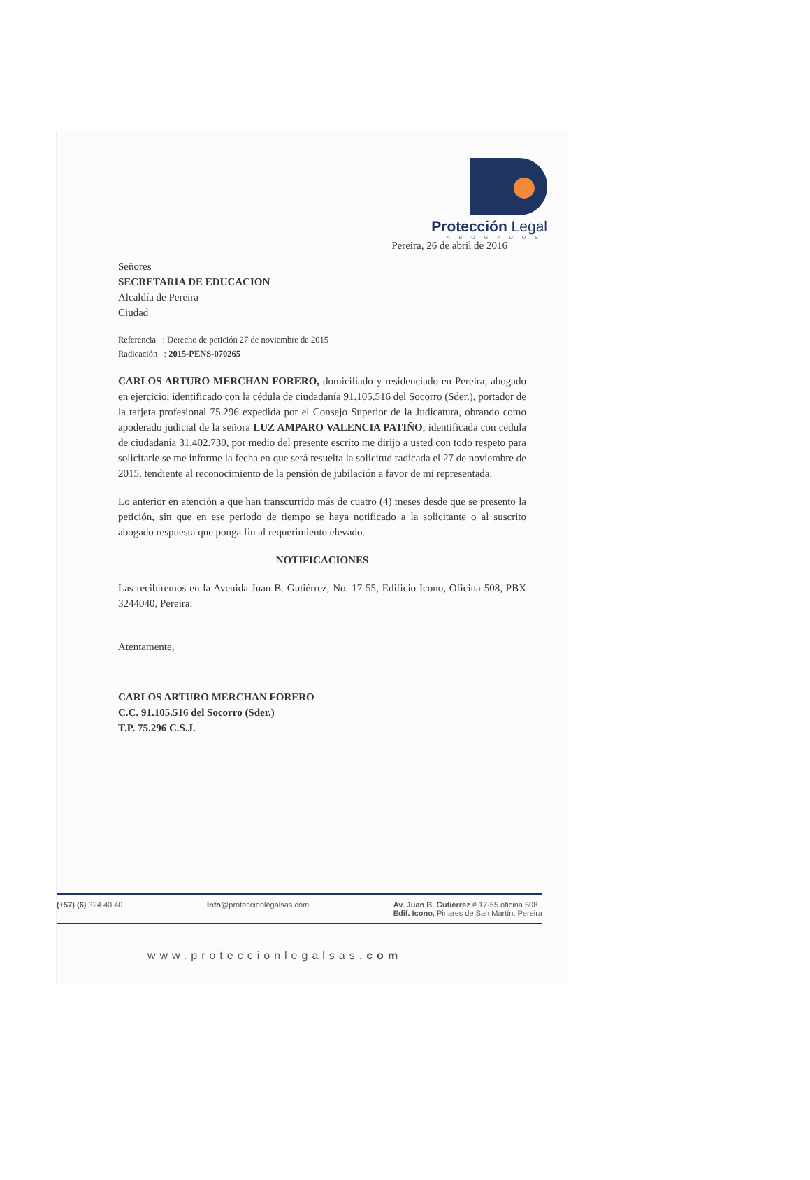Protección Legal
ABOGADOS
Pereira, 26 de abril de 2016
Señores
SECRETARIA DE EDUCACION
Alcaldía de Pereira
Ciudad
Referencia : Derecho de petición 27 de noviembre de 2015
Radicación : 2015-PENS-070265
CARLOS ARTURO MERCHAN FORERO, domiciliado y residenciado en Pereira, abogado en ejercicio, identificado con la cédula de ciudadanía 91.105.516 del Socorro (Sder.), portador de la tarjeta profesional 75.296 expedida por el Consejo Superior de la Judicatura, obrando como apoderado judicial de la señora LUZ AMPARO VALENCIA PATIÑO, identificada con cedula de ciudadanía 31.402.730, por medio del presente escrito me dirijo a usted con todo respeto para solicitarle se me informe la fecha en que será resuelta la solicitud radicada el 27 de noviembre de 2015, tendiente al reconocimiento de la pensión de jubilación a favor de mi representada.
Lo anterior en atención a que han transcurrido más de cuatro (4) meses desde que se presento la petición, sin que en ese periodo de tiempo se haya notificado a la solicitante o al suscrito abogado respuesta que ponga fin al requerimiento elevado.
NOTIFICACIONES
Las recibiremos en la Avenida Juan B. Gutiérrez, No. 17-55, Edificio Icono, Oficina 508, PBX 3244040, Pereira.
Atentamente,
CARLOS ARTURO MERCHAN FORERO
C.C. 91.105.516 del Socorro (Sder.)
T.P. 75.296 C.S.J.
(+57) (6) 324 40 40 Info@proteccionlegalsas.com Av. Juan B. Gutiérrez # 17-55 oficina 508
Edif. Icono, Pinares de San Martín, Pereira
www.proteccionlegalsas.com